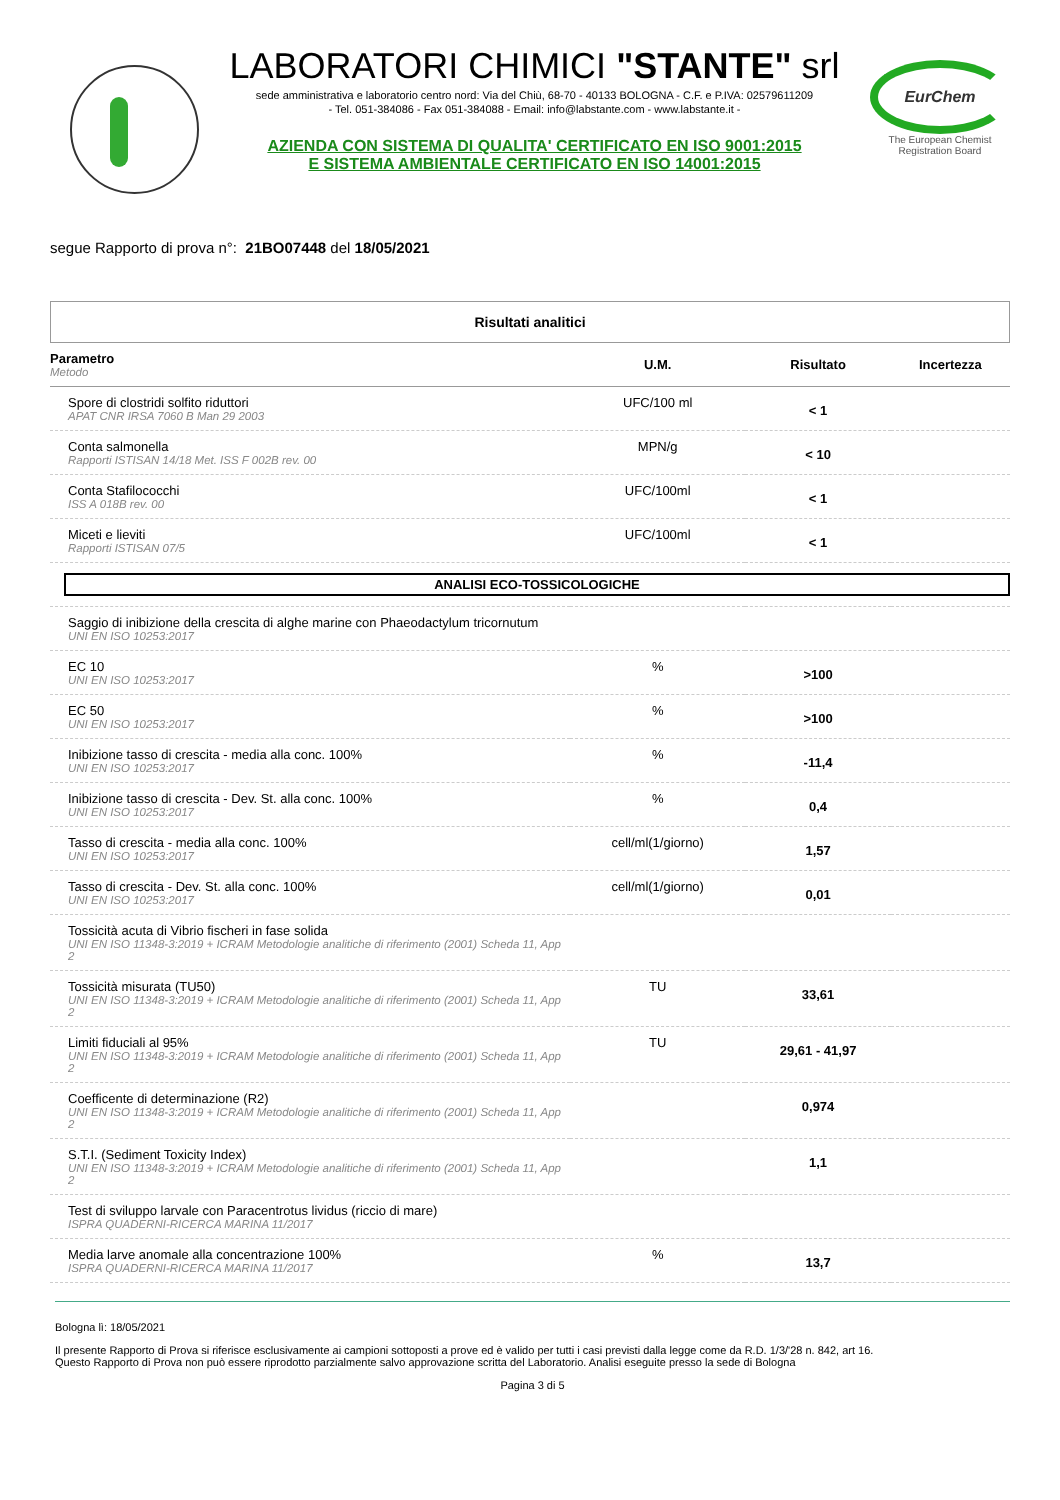LABORATORI CHIMICI "STANTE" srl
sede amministrativa e laboratorio centro nord: Via del Chiù, 68-70 - 40133 BOLOGNA - C.F. e P.IVA: 02579611209
- Tel. 051-384086 - Fax 051-384088 - Email: info@labstante.com - www.labstante.it -
AZIENDA CON SISTEMA DI QUALITA' CERTIFICATO EN ISO 9001:2015
E SISTEMA AMBIENTALE CERTIFICATO EN ISO 14001:2015
EurChem
The European Chemist Registration Board
segue Rapporto di prova n°: 21BO07448 del 18/05/2021
Risultati analitici
| Parametro Metodo | U.M. | Risultato | Incertezza |
| --- | --- | --- | --- |
| Spore di clostridi solfito riduttori APAT CNR IRSA 7060 B Man 29 2003 | UFC/100 ml | < 1 | |
| Conta salmonella Rapporti ISTISAN 14/18 Met. ISS F 002B rev. 00 | MPN/g | < 10 | |
| Conta Stafilococchi ISS A 018B rev. 00 | UFC/100ml | < 1 | |
| Miceti e lieviti Rapporti ISTISAN 07/5 | UFC/100ml | < 1 | |
| ANALISI ECO-TOSSICOLOGICHE | | | |
| Saggio di inibizione della crescita di alghe marine con Phaeodactylum tricornutum UNI EN ISO 10253:2017 | | | |
| EC 10 UNI EN ISO 10253:2017 | % | >100 | |
| EC 50 UNI EN ISO 10253:2017 | % | >100 | |
| Inibizione tasso di crescita - media alla conc. 100% UNI EN ISO 10253:2017 | % | -11,4 | |
| Inibizione tasso di crescita - Dev. St. alla conc. 100% UNI EN ISO 10253:2017 | % | 0,4 | |
| Tasso di crescita - media alla conc. 100% UNI EN ISO 10253:2017 | cell/ml(1/giorno) | 1,57 | |
| Tasso di crescita - Dev. St. alla conc. 100% UNI EN ISO 10253:2017 | cell/ml(1/giorno) | 0,01 | |
| Tossicità acuta di Vibrio fischeri in fase solida UNI EN ISO 11348-3:2019 + ICRAM Metodologie analitiche di riferimento (2001) Scheda 11, App 2 | | | |
| Tossicità misurata (TU50) UNI EN ISO 11348-3:2019 + ICRAM Metodologie analitiche di riferimento (2001) Scheda 11, App 2 | TU | 33,61 | |
| Limiti fiduciali al 95% UNI EN ISO 11348-3:2019 + ICRAM Metodologie analitiche di riferimento (2001) Scheda 11, App 2 | TU | 29,61 - 41,97 | |
| Coefficente di determinazione (R2) UNI EN ISO 11348-3:2019 + ICRAM Metodologie analitiche di riferimento (2001) Scheda 11, App 2 | | 0,974 | |
| S.T.I. (Sediment Toxicity Index) UNI EN ISO 11348-3:2019 + ICRAM Metodologie analitiche di riferimento (2001) Scheda 11, App 2 | | 1,1 | |
| Test di sviluppo larvale con Paracentrotus lividus (riccio di mare) ISPRA QUADERNI-RICERCA MARINA 11/2017 | | | |
| Media larve anomale alla concentrazione 100% ISPRA QUADERNI-RICERCA MARINA 11/2017 | % | 13,7 | |
Bologna lì: 18/05/2021
Il presente Rapporto di Prova si riferisce esclusivamente ai campioni sottoposti a prove ed è valido per tutti i casi previsti dalla legge come da R.D. 1/3/'28 n. 842, art 16.
Questo Rapporto di Prova non può essere riprodotto parzialmente salvo approvazione scritta del Laboratorio. Analisi eseguite presso la sede di Bologna
Pagina 3 di 5